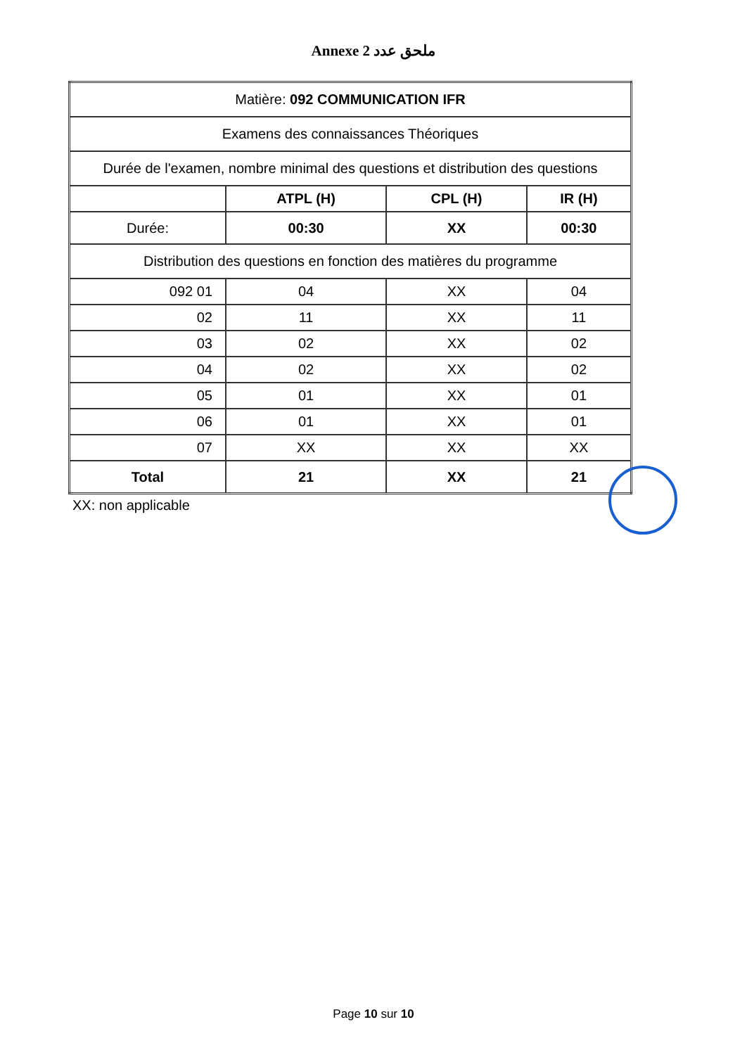Annexe 2 ملحق عدد
| Matière: 092 COMMUNICATION IFR | | | |
| Examens des connaissances Théoriques | | | |
| Durée de l'examen, nombre minimal des questions et distribution des questions | | | |
| | ATPL (H) | CPL (H) | IR (H) |
| Durée: | 00:30 | XX | 00:30 |
| Distribution des questions en fonction des matières du programme | | | |
| 092 01 | 04 | XX | 04 |
| 02 | 11 | XX | 11 |
| 03 | 02 | XX | 02 |
| 04 | 02 | XX | 02 |
| 05 | 01 | XX | 01 |
| 06 | 01 | XX | 01 |
| 07 | XX | XX | XX |
| Total | 21 | XX | 21 |
XX: non applicable
Page 10 sur 10